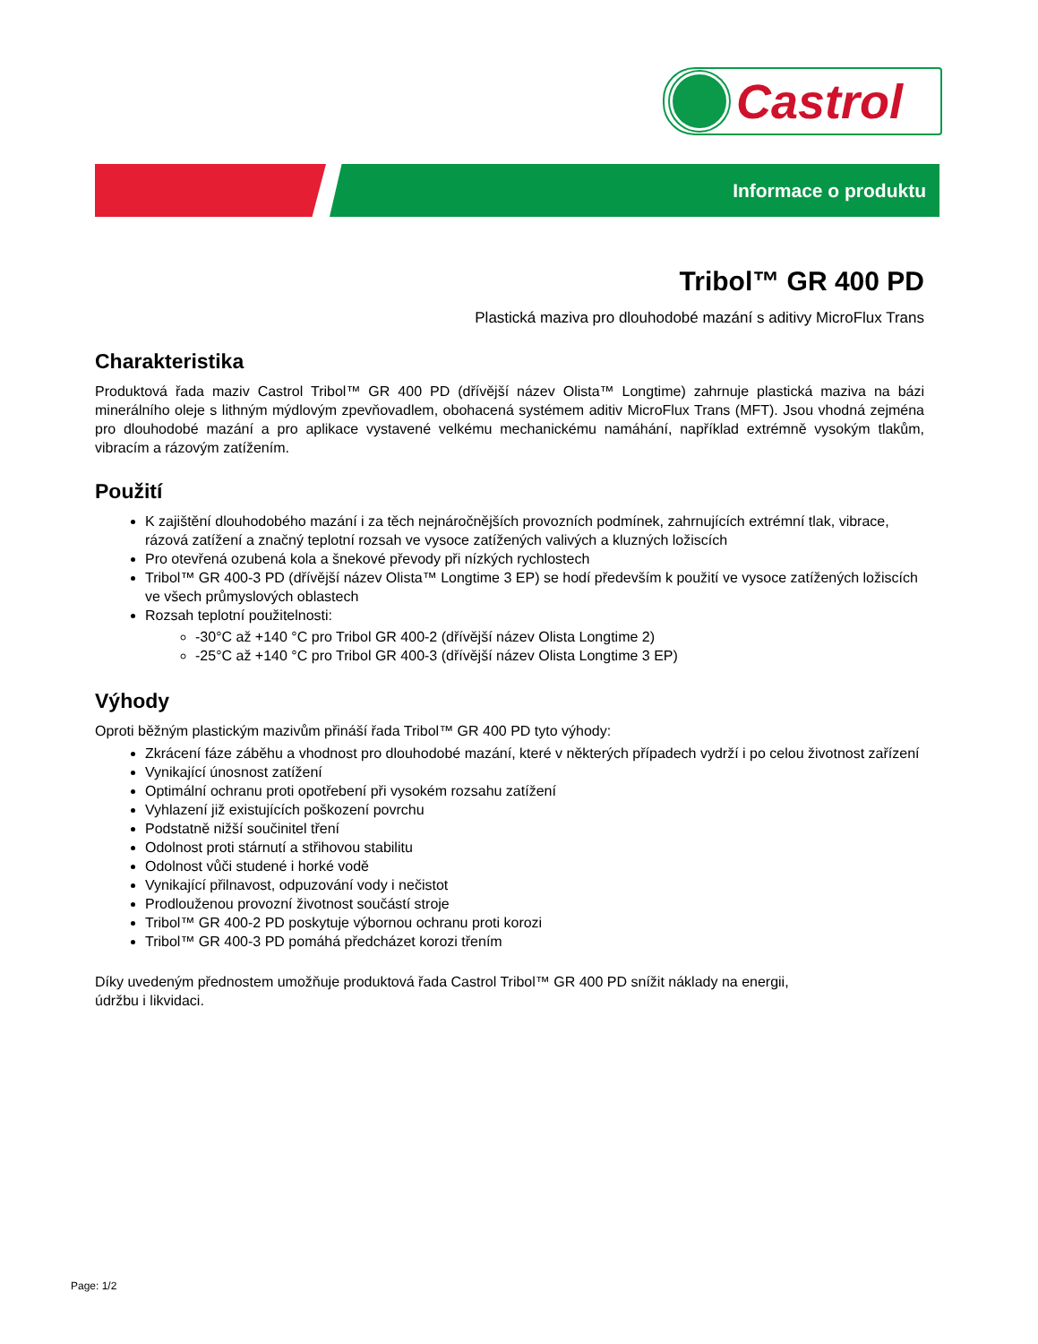Castrol
Informace o produktu
Tribol™ GR 400 PD
Plastická maziva pro dlouhodobé mazání s aditivy MicroFlux Trans
Charakteristika
Produktová řada maziv Castrol Tribol™ GR 400 PD (dřívější název Olista™ Longtime) zahrnuje plastická maziva na bázi minerálního oleje s lithným mýdlovým zpevňovadlem, obohacená systémem aditiv MicroFlux Trans (MFT). Jsou vhodná zejména pro dlouhodobé mazání a pro aplikace vystavené velkému mechanickému namáhání, například extrémně vysokým tlakům, vibracím a rázovým zatížením.
Použití
K zajištění dlouhodobého mazání i za těch nejnáročnějších provozních podmínek, zahrnujících extrémní tlak, vibrace, rázová zatížení a značný teplotní rozsah ve vysoce zatížených valivých a kluzných ložiscích
Pro otevřená ozubená kola a šnekové převody při nízkých rychlostech
Tribol™ GR 400-3 PD (dřívější název Olista™ Longtime 3 EP) se hodí především k použití ve vysoce zatížených ložiscích ve všech průmyslových oblastech
Rozsah teplotní použitelnosti:
-30°C až +140 °C pro Tribol GR 400-2 (dřívější název Olista Longtime 2)
-25°C až +140 °C pro Tribol GR 400-3 (dřívější název Olista Longtime 3 EP)
Výhody
Oproti běžným plastickým mazivům přináší řada Tribol™ GR 400 PD tyto výhody:
Zkrácení fáze záběhu a vhodnost pro dlouhodobé mazání, které v některých případech vydrží i po celou životnost zařízení
Vynikající únosnost zatížení
Optimální ochranu proti opotřebení při vysokém rozsahu zatížení
Vyhlazení již existujících poškození povrchu
Podstatně nižší součinitel tření
Odolnost proti stárnutí a střihovou stabilitu
Odolnost vůči studené i horké vodě
Vynikající přilnavost, odpuzování vody i nečistot
Prodlouženou provozní životnost součástí stroje
Tribol™ GR 400-2 PD poskytuje výbornou ochranu proti korozi
Tribol™ GR 400-3 PD pomáhá předcházet korozi třením
Díky uvedeným přednostem umožňuje produktová řada Castrol Tribol™ GR 400 PD snížit náklady na energii,
údržbu i likvidaci.
Page: 1/2